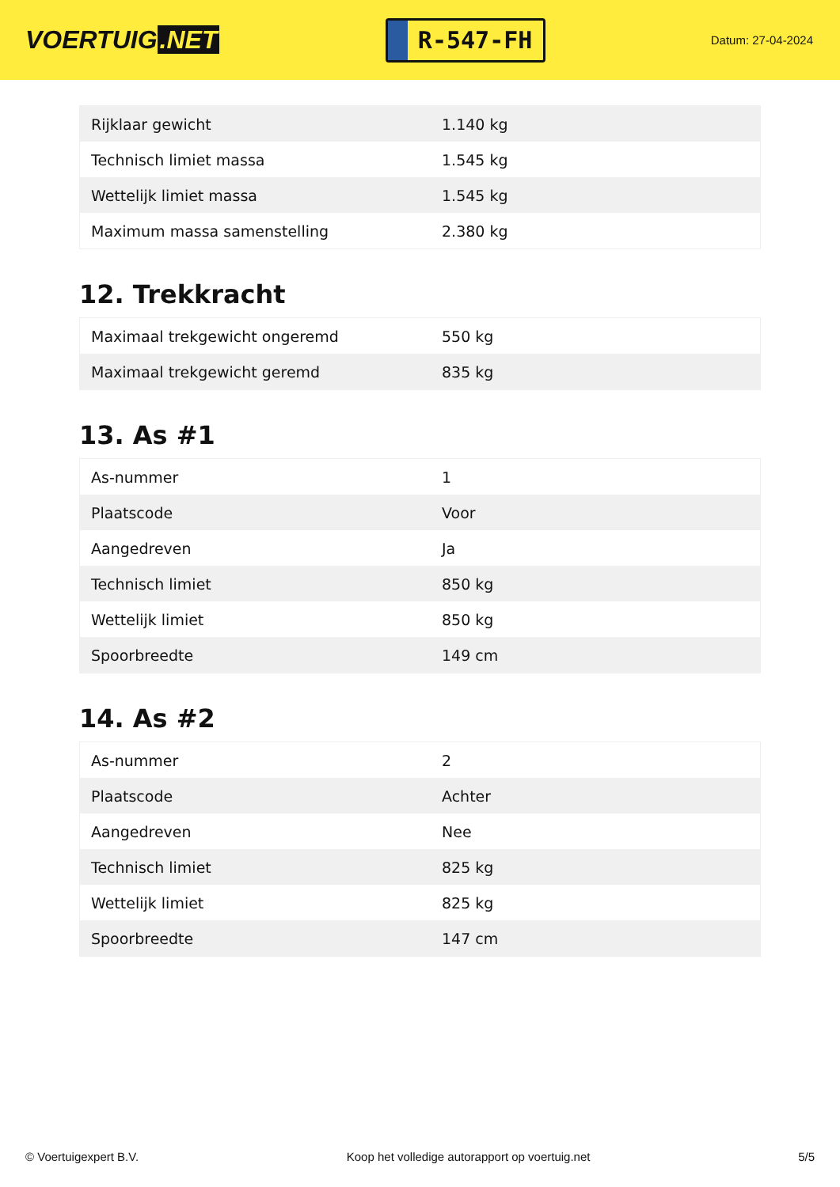VOERTUIG.NET
R-547-FH
Datum: 27-04-2024
| Rijklaar gewicht | 1.140 kg |
| Technisch limiet massa | 1.545 kg |
| Wettelijk limiet massa | 1.545 kg |
| Maximum massa samenstelling | 2.380 kg |
12. Trekkracht
| Maximaal trekgewicht ongeremd | 550 kg |
| Maximaal trekgewicht geremd | 835 kg |
13. As #1
| As-nummer | 1 |
| Plaatscode | Voor |
| Aangedreven | Ja |
| Technisch limiet | 850 kg |
| Wettelijk limiet | 850 kg |
| Spoorbreedte | 149 cm |
14. As #2
| As-nummer | 2 |
| Plaatscode | Achter |
| Aangedreven | Nee |
| Technisch limiet | 825 kg |
| Wettelijk limiet | 825 kg |
| Spoorbreedte | 147 cm |
© Voertuigexpert B.V. Koop het volledige autorapport op voertuig.net 5/5